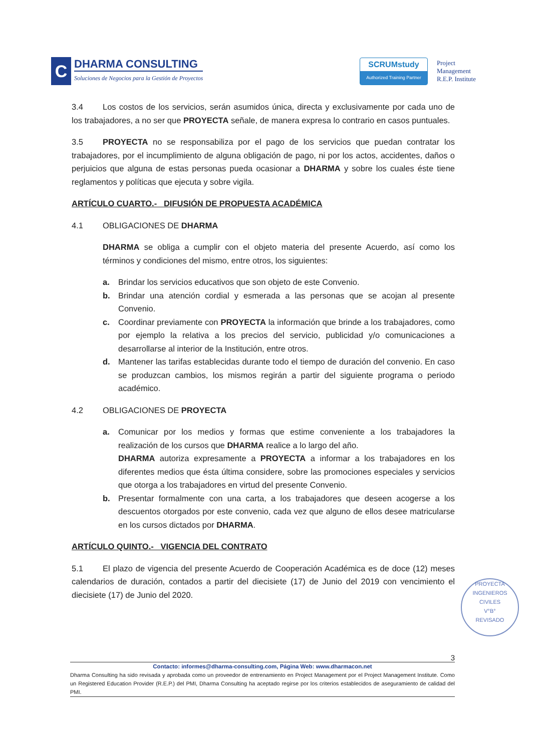C
DHARMA CONSULTING
Soluciones de Negocios para la Gestión de Proyectos
SCRUMstudy
Authorized Training Partner
Project
Management
R.E.P. Institute
3.4 Los costos de los servicios, serán asumidos única, directa y exclusivamente por cada uno de los trabajadores, a no ser que PROYECTA señale, de manera expresa lo contrario en casos puntuales.
3.5 PROYECTA no se responsabiliza por el pago de los servicios que puedan contratar los trabajadores, por el incumplimiento de alguna obligación de pago, ni por los actos, accidentes, daños o perjuicios que alguna de estas personas pueda ocasionar a DHARMA y sobre los cuales éste tiene reglamentos y políticas que ejecuta y sobre vigila.
ARTÍCULO CUARTO.- DIFUSIÓN DE PROPUESTA ACADÉMICA
4.1 OBLIGACIONES DE DHARMA
DHARMA se obliga a cumplir con el objeto materia del presente Acuerdo, así como los términos y condiciones del mismo, entre otros, los siguientes:
a. Brindar los servicios educativos que son objeto de este Convenio.
b. Brindar una atención cordial y esmerada a las personas que se acojan al presente Convenio.
c. Coordinar previamente con PROYECTA la información que brinde a los trabajadores, como por ejemplo la relativa a los precios del servicio, publicidad y/o comunicaciones a desarrollarse al interior de la Institución, entre otros.
d. Mantener las tarifas establecidas durante todo el tiempo de duración del convenio. En caso se produzcan cambios, los mismos regirán a partir del siguiente programa o periodo académico.
4.2 OBLIGACIONES DE PROYECTA
a. Comunicar por los medios y formas que estime conveniente a los trabajadores la realización de los cursos que DHARMA realice a lo largo del año.
DHARMA autoriza expresamente a PROYECTA a informar a los trabajadores en los diferentes medios que ésta última considere, sobre las promociones especiales y servicios que otorga a los trabajadores en virtud del presente Convenio.
b. Presentar formalmente con una carta, a los trabajadores que deseen acogerse a los descuentos otorgados por este convenio, cada vez que alguno de ellos desee matricularse en los cursos dictados por DHARMA.
ARTÍCULO QUINTO.- VIGENCIA DEL CONTRATO
5.1 El plazo de vigencia del presente Acuerdo de Cooperación Académica es de doce (12) meses calendarios de duración, contados a partir del diecisiete (17) de Junio del 2019 con vencimiento el diecisiete (17) de Junio del 2020.
PROYECTA INGENIEROS CIVILES
V°B°
REVISADO
3
Contacto: informes@dharma-consulting.com, Página Web: www.dharmacon.net
Dharma Consulting ha sido revisada y aprobada como un proveedor de entrenamiento en Project Management por el Project Management Institute. Como un Registered Education Provider (R.E.P.) del PMI, Dharma Consulting ha aceptado regirse por los criterios establecidos de aseguramiento de calidad del PMI.